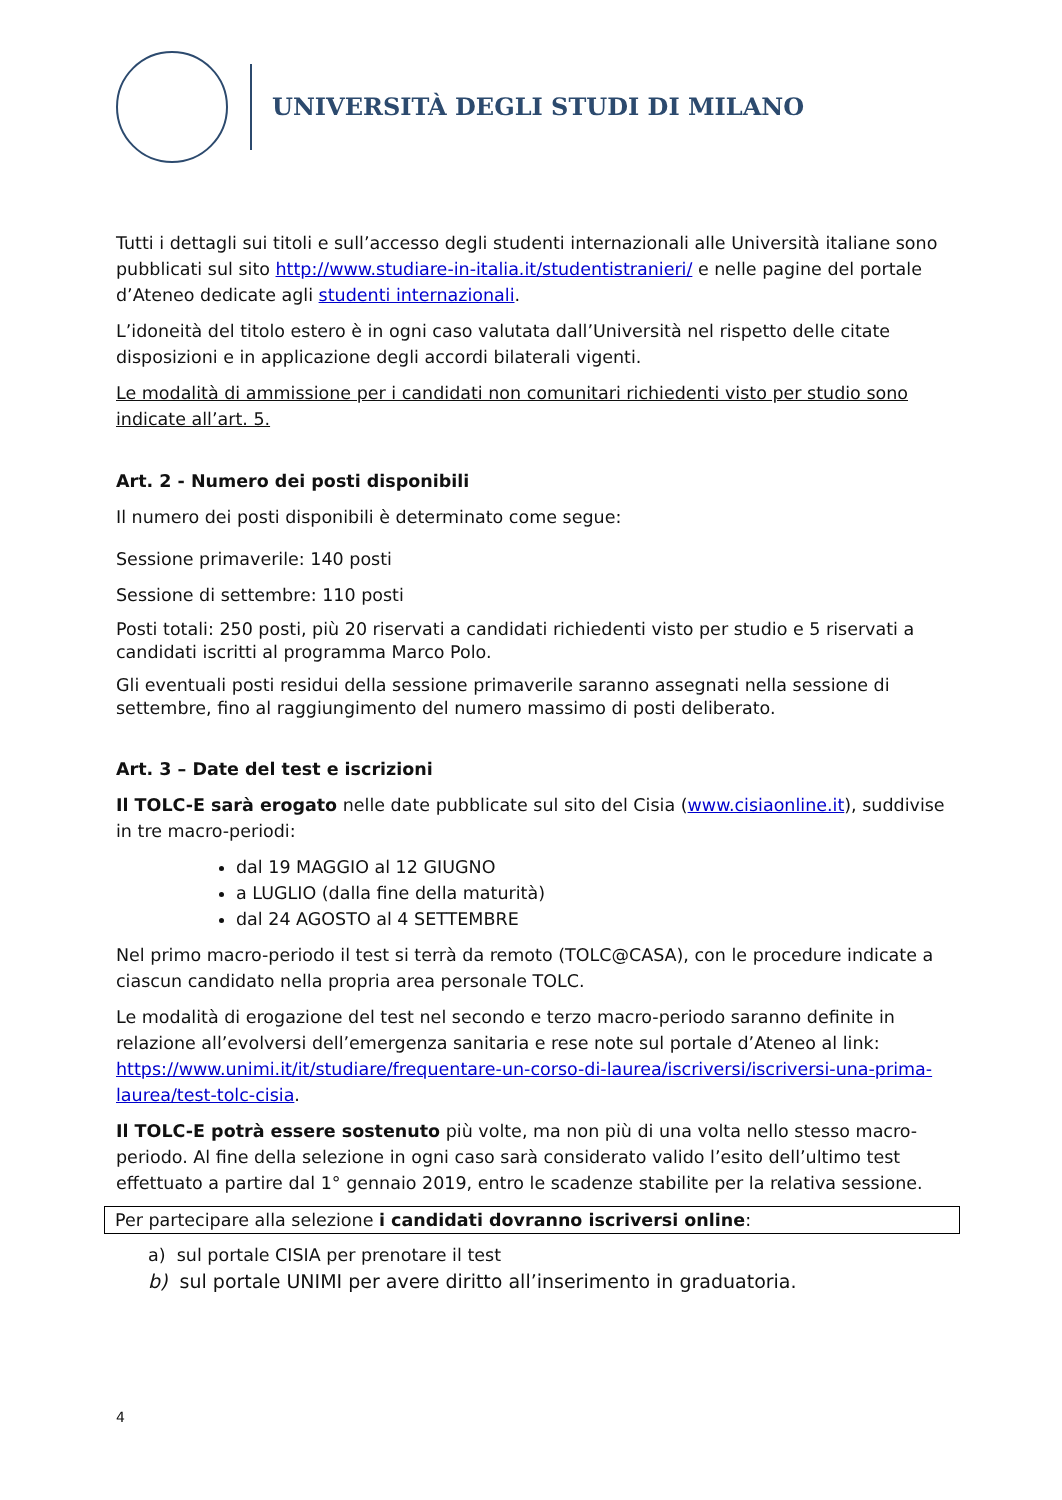UNIVERSITÀ DEGLI STUDI DI MILANO
Tutti i dettagli sui titoli e sull’accesso degli studenti internazionali alle Università italiane sono pubblicati sul sito http://www.studiare-in-italia.it/studentistranieri/ e nelle pagine del portale d’Ateneo dedicate agli studenti internazionali.
L’idoneità del titolo estero è in ogni caso valutata dall’Università nel rispetto delle citate disposizioni e in applicazione degli accordi bilaterali vigenti.
Le modalità di ammissione per i candidati non comunitari richiedenti visto per studio sono indicate all’art. 5.
Art. 2 - Numero dei posti disponibili
Il numero dei posti disponibili è determinato come segue:
Sessione primaverile: 140 posti
Sessione di settembre: 110 posti
Posti totali: 250 posti, più 20 riservati a candidati richiedenti visto per studio e 5 riservati a candidati iscritti al programma Marco Polo.
Gli eventuali posti residui della sessione primaverile saranno assegnati nella sessione di settembre, fino al raggiungimento del numero massimo di posti deliberato.
Art. 3 – Date del test e iscrizioni
Il TOLC-E sarà erogato nelle date pubblicate sul sito del Cisia (www.cisiaonline.it), suddivise in tre macro-periodi:
dal 19 MAGGIO al 12 GIUGNO
a LUGLIO (dalla fine della maturità)
dal 24 AGOSTO al 4 SETTEMBRE
Nel primo macro-periodo il test si terrà da remoto (TOLC@CASA), con le procedure indicate a ciascun candidato nella propria area personale TOLC.
Le modalità di erogazione del test nel secondo e terzo macro-periodo saranno definite in relazione all’evolversi dell’emergenza sanitaria e rese note sul portale d’Ateneo al link: https://www.unimi.it/it/studiare/frequentare-un-corso-di-laurea/iscriversi/iscriversi-una-prima-laurea/test-tolc-cisia.
Il TOLC-E potrà essere sostenuto più volte, ma non più di una volta nello stesso macro-periodo. Al fine della selezione in ogni caso sarà considerato valido l’esito dell’ultimo test effettuato a partire dal 1° gennaio 2019, entro le scadenze stabilite per la relativa sessione.
Per partecipare alla selezione i candidati dovranno iscriversi online:
a) sul portale CISIA per prenotare il test
b) sul portale UNIMI per avere diritto all’inserimento in graduatoria.
4